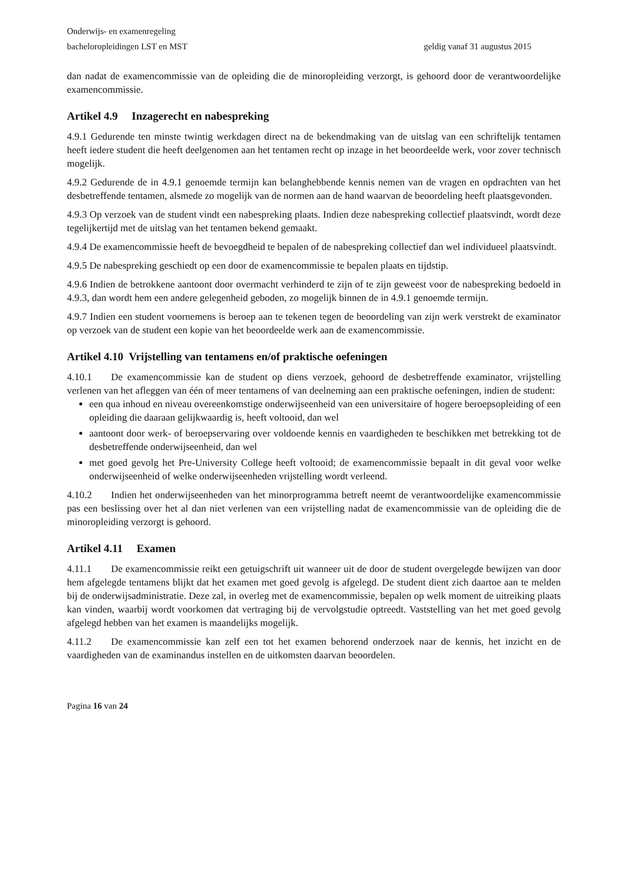Onderwijs- en examenregeling
bacheloropleidingen LST en MST geldig vanaf 31 augustus 2015
dan nadat de examencommissie van de opleiding die de minoropleiding verzorgt, is gehoord door de verantwoordelijke examencommissie.
Artikel 4.9 Inzagerecht en nabespreking
4.9.1 Gedurende ten minste twintig werkdagen direct na de bekendmaking van de uitslag van een schriftelijk tentamen heeft iedere student die heeft deelgenomen aan het tentamen recht op inzage in het beoordeelde werk, voor zover technisch mogelijk.
4.9.2 Gedurende de in 4.9.1 genoemde termijn kan belanghebbende kennis nemen van de vragen en opdrachten van het desbetreffende tentamen, alsmede zo mogelijk van de normen aan de hand waarvan de beoordeling heeft plaatsgevonden.
4.9.3 Op verzoek van de student vindt een nabespreking plaats. Indien deze nabespreking collectief plaatsvindt, wordt deze tegelijkertijd met de uitslag van het tentamen bekend gemaakt.
4.9.4 De examencommissie heeft de bevoegdheid te bepalen of de nabespreking collectief dan wel individueel plaatsvindt.
4.9.5 De nabespreking geschiedt op een door de examencommissie te bepalen plaats en tijdstip.
4.9.6 Indien de betrokkene aantoont door overmacht verhinderd te zijn of te zijn geweest voor de nabespreking bedoeld in 4.9.3, dan wordt hem een andere gelegenheid geboden, zo mogelijk binnen de in 4.9.1 genoemde termijn.
4.9.7 Indien een student voornemens is beroep aan te tekenen tegen de beoordeling van zijn werk verstrekt de examinator op verzoek van de student een kopie van het beoordeelde werk aan de examencommissie.
Artikel 4.10 Vrijstelling van tentamens en/of praktische oefeningen
4.10.1 De examencommissie kan de student op diens verzoek, gehoord de desbetreffende examinator, vrijstelling verlenen van het afleggen van één of meer tentamens of van deelneming aan een praktische oefeningen, indien de student:
een qua inhoud en niveau overeenkomstige onderwijseenheid van een universitaire of hogere beroepsopleiding of een opleiding die daaraan gelijkwaardig is, heeft voltooid, dan wel
aantoont door werk- of beroepservaring over voldoende kennis en vaardigheden te beschikken met betrekking tot de desbetreffende onderwijseenheid, dan wel
met goed gevolg het Pre-University College heeft voltooid; de examencommissie bepaalt in dit geval voor welke onderwijseenheid of welke onderwijseenheden vrijstelling wordt verleend.
4.10.2 Indien het onderwijseenheden van het minorprogramma betreft neemt de verantwoordelijke examencommissie pas een beslissing over het al dan niet verlenen van een vrijstelling nadat de examencommissie van de opleiding die de minoropleiding verzorgt is gehoord.
Artikel 4.11 Examen
4.11.1 De examencommissie reikt een getuigschrift uit wanneer uit de door de student overgelegde bewijzen van door hem afgelegde tentamens blijkt dat het examen met goed gevolg is afgelegd. De student dient zich daartoe aan te melden bij de onderwijsadministratie. Deze zal, in overleg met de examencommissie, bepalen op welk moment de uitreiking plaats kan vinden, waarbij wordt voorkomen dat vertraging bij de vervolgstudie optreedt. Vaststelling van het met goed gevolg afgelegd hebben van het examen is maandelijks mogelijk.
4.11.2 De examencommissie kan zelf een tot het examen behorend onderzoek naar de kennis, het inzicht en de vaardigheden van de examinandus instellen en de uitkomsten daarvan beoordelen.
Pagina 16 van 24